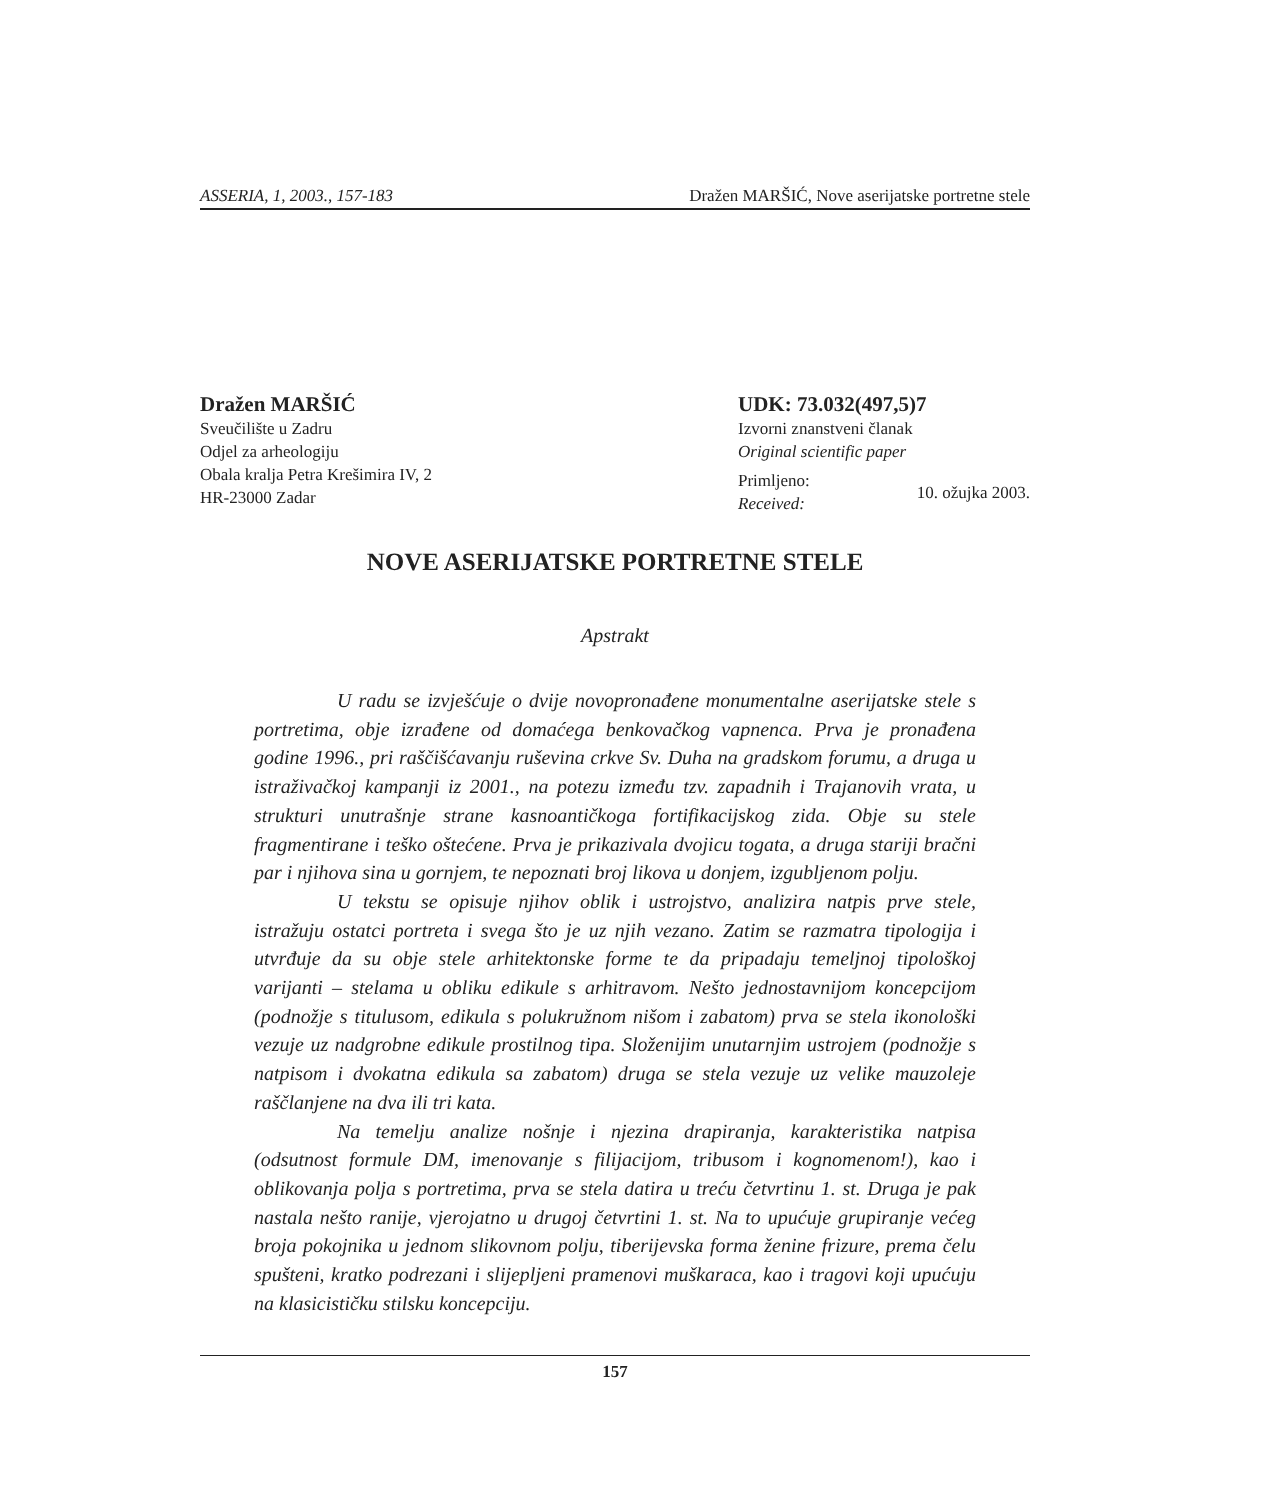ASSERIA, 1, 2003., 157-183 Dražen MARŠIĆ, Nove aserijatske portretne stele
Dražen MARŠIĆ
Sveučilište u Zadru
Odjel za arheologiju
Obala kralja Petra Krešimira IV, 2
HR-23000 Zadar
UDK: 73.032(497,5)7
Izvorni znanstveni članak
Original scientific paper
Primljeno:
Received: 10. ožujka 2003.
NOVE ASERIJATSKE PORTRETNE STELE
Apstrakt
U radu se izvješćuje o dvije novopronađene monumentalne aserijatske stele s portretima, obje izrađene od domaćega benkovačkog vapnenca. Prva je pronađena godine 1996., pri raščišćavanju ruševina crkve Sv. Duha na gradskom forumu, a druga u istraživačkoj kampanji iz 2001., na potezu između tzv. zapadnih i Trajanovih vrata, u strukturi unutrašnje strane kasnoantičkoga fortifikacijskog zida. Obje su stele fragmentirane i teško oštećene. Prva je prikazivala dvojicu togata, a druga stariji bračni par i njihova sina u gornjem, te nepoznati broj likova u donjem, izgubljenom polju.
U tekstu se opisuje njihov oblik i ustrojstvo, analizira natpis prve stele, istražuju ostatci portreta i svega što je uz njih vezano. Zatim se razmatra tipologija i utvrđuje da su obje stele arhitektonske forme te da pripadaju temeljnoj tipološkoj varijanti – stelama u obliku edikule s arhitravom. Nešto jednostavnijom koncepcijom (podnožje s titulusom, edikula s polukružnom nišom i zabatom) prva se stela ikonološki vezuje uz nadgrobne edikule prostilnog tipa. Složenijim unutarnjim ustrojem (podnožje s natpisom i dvokatna edikula sa zabatom) druga se stela vezuje uz velike mauzoleje raščlanjene na dva ili tri kata.
Na temelju analize nošnje i njezina drapiranja, karakteristika natpisa (odsutnost formule DM, imenovanje s filijacijom, tribusom i kognomenom!), kao i oblikovanja polja s portretima, prva se stela datira u treću četvrtinu 1. st. Druga je pak nastala nešto ranije, vjerojatno u drugoj četvrtini 1. st. Na to upućuje grupiranje većeg broja pokojnika u jednom slikovnom polju, tiberijevska forma ženine frizure, prema čelu spušteni, kratko podrezani i slijepljeni pramenovi muškaraca, kao i tragovi koji upućuju na klasicističku stilsku koncepciju.
157